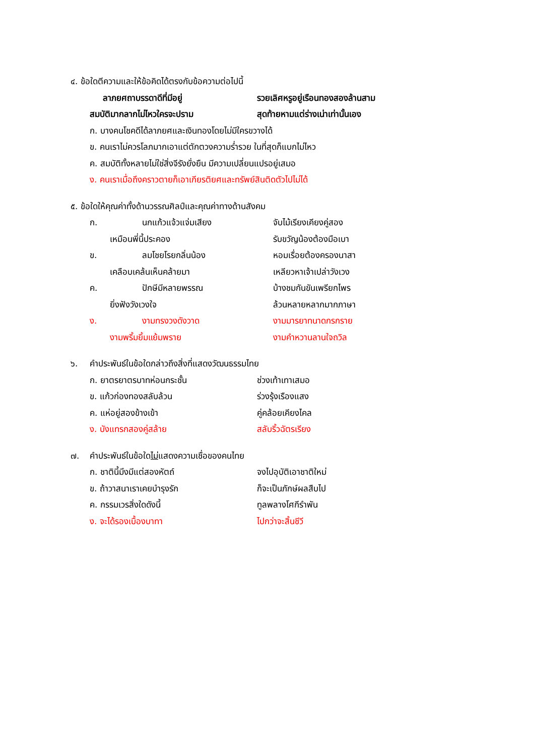๔. ข้อใดตีความและให้ข้อคิดได้ตรงกับข้อความต่อไปนี้
ลาภยศถาบรรดาดีที่มีอยู่ รวยเลิศหรูอยู่เรือนทองสองล้านสาม
สมบัติมากลากไม่ไหวใครจะปราม สุดท้ายหามแต่ร่างเน่าเท่านั้นเอง
ก. บางคนโชคดีได้ลาภยศและเงินทองโดยไม่มีใครขวางได้
ข. คนเราไม่ควรโลภมากเอาแต่ตักตวงความร่ำรวย ในที่สุดก็แบกไม่ไหว
ค. สมบัติทั้งหลายไม่ใช่สิ่งจีรังยั่งยืน มีความเปลี่ยนแปรอยู่เสมอ
ง. คนเราเมื่อถึงคราวตายก็เอาเกียรติยศและทรัพย์สินติดตัวไปไม่ได้
๕. ข้อใดให้คุณค่าทั้งด้านวรรณศิลป์และคุณค่าทางด้านสังคม
ก. นกแก้วแจ้วแจ่มเสียง จับไม้เรียงเคียงคู่สอง
เหมือนพี่นี้ประคอง รับขวัญน้องต้องมือเบา
ข. ลมโชยโรยกลิ่นน้อง หอมเรื่อยต้องครองนาสา
เคลือบเคล้นเห็นคล้ายมา เหลียวหาเจ้าเปล่าวังเวง
ค. ปักษีมีหลายพรรณ บ้างชมกันขันเพรียกไพร
ยิ่งฟังวังเวงใจ ล้วนหลายหลากมากภาษา
ง. งามทรงวงดังวาด งามมารยาทนาดกรกราย
งามพริ้มยิ้มแย้มพราย งามคำหวานลานใจถวิล
๖. คำประพันธ์ในข้อใดกล่าวถึงสิ่งที่แสดงวัฒนธรรมไทย
ก. ยาตรยาตรบาทห่อนกระชั้น ช่วงเท้าเทาเสมอ
ข. แก้วก่องทองสลับล้วน ร่วงรุ้งเรืองแสง
ค. แห่อยู่สองข้างเข้า คู่คล้อยเคียงไคล
ง. บังแทรกสองคู่สล้าย สลับริ้วฉัตรเรียง
๗. คำประพันธ์ในข้อใด ไม่ แสดงความเชื่อของคนไทย
ก. ชาตินี้มึงมีแต่สองหัตถ์ จงไปอุบัติเอาชาติใหม่
ข. ถ้าวาสนาเราเคยบำรุงรัก ก็จะเป็นภักษ์ผลสืบไป
ค. กรรมเวรสิ่งใดดังนี้ ทูลพลางโศกีรำพัน
ง. จะได้รองเบื้องบาทา ไปกว่าจะสิ้นชีวี